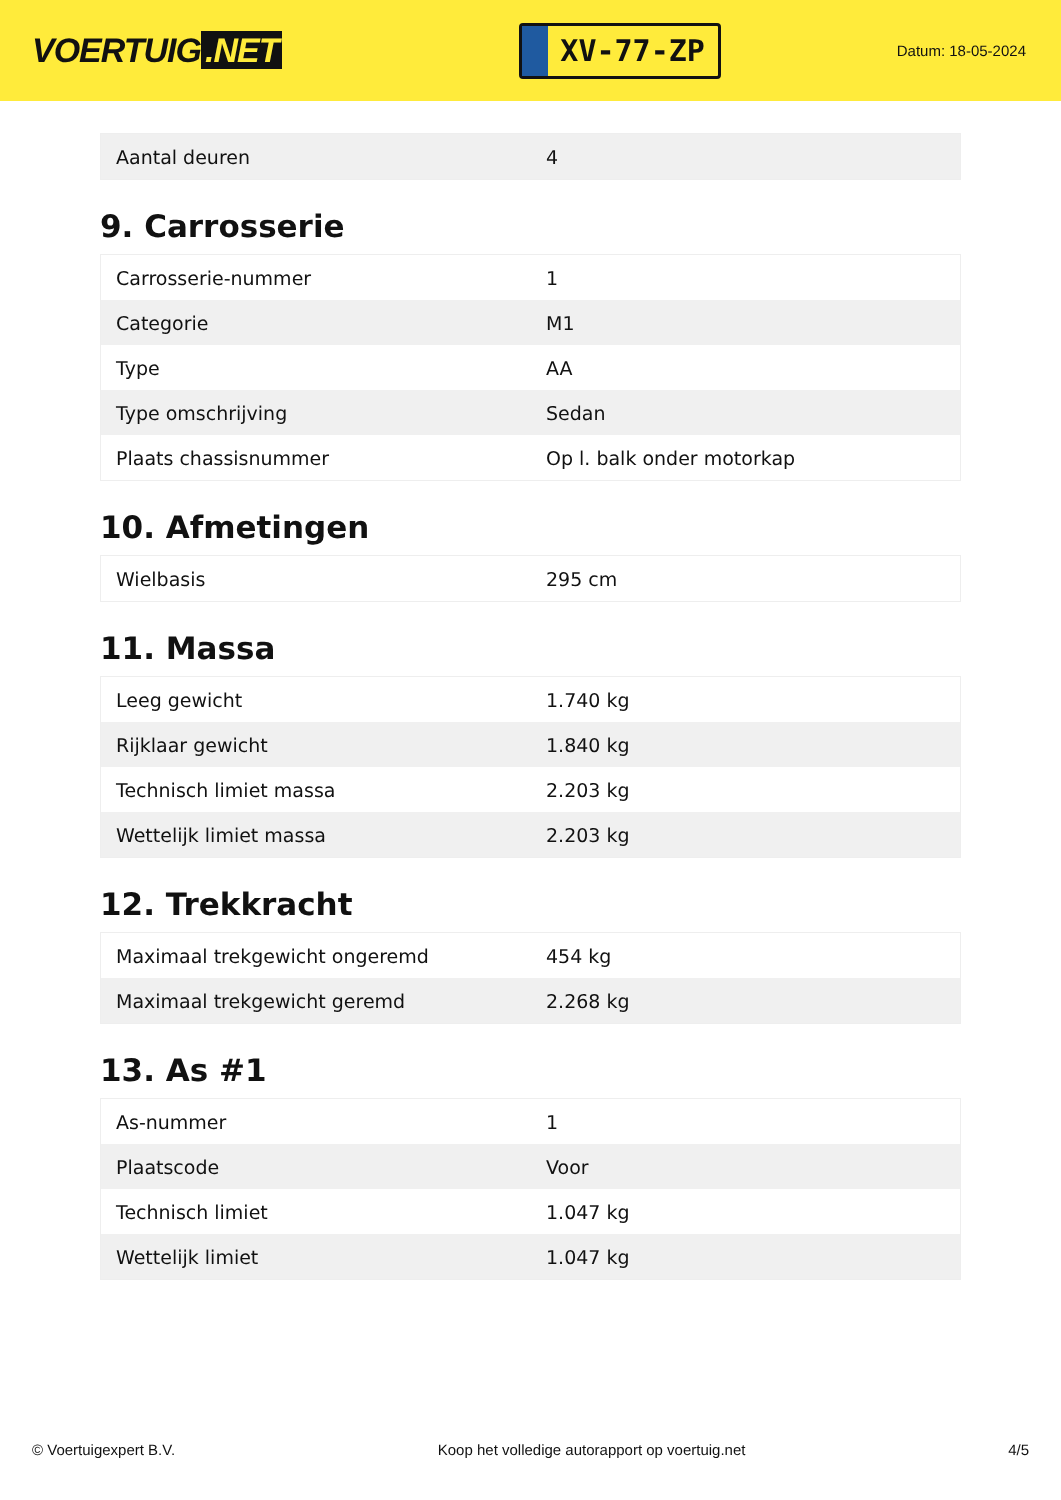VOERTUIG.NET
XV-77-ZP
Datum: 18-05-2024
| Aantal deuren | 4 |
9. Carrosserie
| Carrosserie-nummer | 1 |
| Categorie | M1 |
| Type | AA |
| Type omschrijving | Sedan |
| Plaats chassisnummer | Op l. balk onder motorkap |
10. Afmetingen
| Wielbasis | 295 cm |
11. Massa
| Leeg gewicht | 1.740 kg |
| Rijklaar gewicht | 1.840 kg |
| Technisch limiet massa | 2.203 kg |
| Wettelijk limiet massa | 2.203 kg |
12. Trekkracht
| Maximaal trekgewicht ongeremd | 454 kg |
| Maximaal trekgewicht geremd | 2.268 kg |
13. As #1
| As-nummer | 1 |
| Plaatscode | Voor |
| Technisch limiet | 1.047 kg |
| Wettelijk limiet | 1.047 kg |
© Voertuigexpert B.V. Koop het volledige autorapport op voertuig.net 4/5